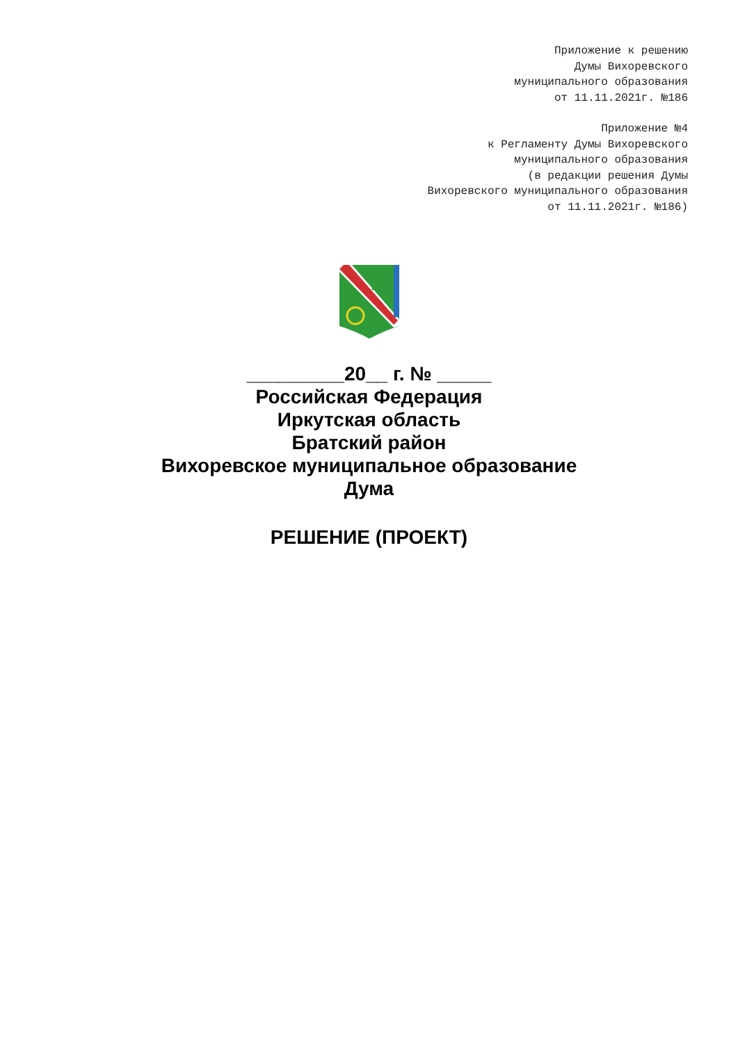Приложение к решению
Думы Вихоревского
муниципального образования
от 11.11.2021г. №186
Приложение №4
к Регламенту Думы Вихоревского
муниципального образования
(в редакции решения Думы
Вихоревского муниципального образования
от 11.11.2021г. №186)
_________20__ г. № _____
Российская Федерация
Иркутская область
Братский район
Вихоревское муниципальное образование
Дума
РЕШЕНИЕ (ПРОЕКТ)